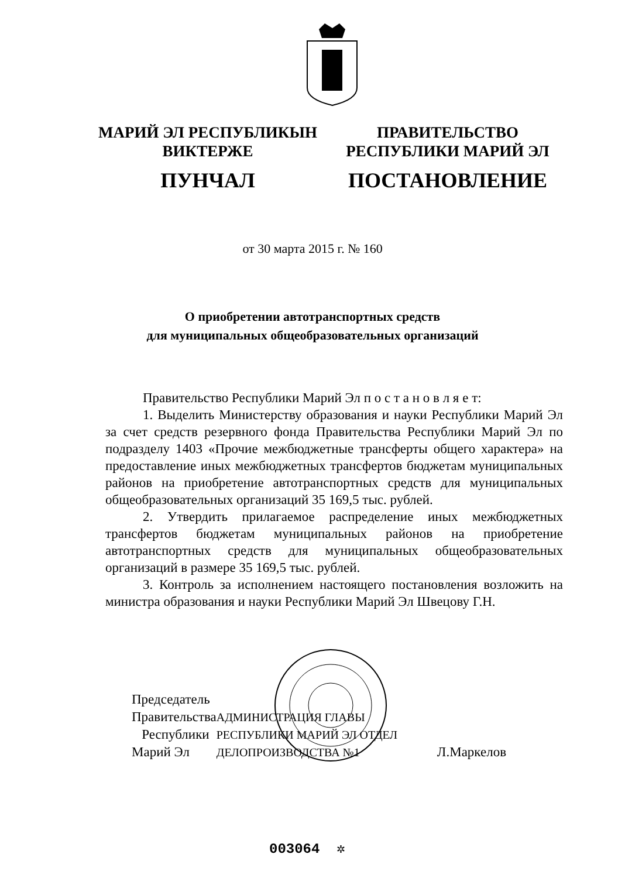МАРИЙ ЭЛ РЕСПУБЛИКЫН
ВИКТЕРЖЕ
ПУНЧАЛ
ПРАВИТЕЛЬСТВО
РЕСПУБЛИКИ МАРИЙ ЭЛ
ПОСТАНОВЛЕНИЕ
от 30 марта 2015 г. № 160
О приобретении автотранспортных средств
для муниципальных общеобразовательных организаций
Правительство Республики Марий Эл п о с т а н о в л я е т:
1. Выделить Министерству образования и науки Республики Марий Эл за счет средств резервного фонда Правительства Республики Марий Эл по подразделу 1403 «Прочие межбюджетные трансферты общего характера» на предоставление иных межбюджетных трансфертов бюджетам муниципальных районов на приобретение автотранспортных средств для муниципальных общеобразовательных организаций 35 169,5 тыс. рублей.
2. Утвердить прилагаемое распределение иных межбюджетных трансфертов бюджетам муниципальных районов на приобретение автотранспортных средств для муниципальных общеобразовательных организаций в размере 35 169,5 тыс. рублей.
3. Контроль за исполнением настоящего постановления возложить на министра образования и науки Республики Марий Эл Швецову Г.Н.
Председатель Правительства
Республики Марий Эл
АДМИНИСТРАЦИЯ ГЛАВЫ РЕСПУБЛИКИ МАРИЙ ЭЛ ОТДЕЛ ДЕЛОПРОИЗВОДСТВА №1
Л.Маркелов
003064 ✲